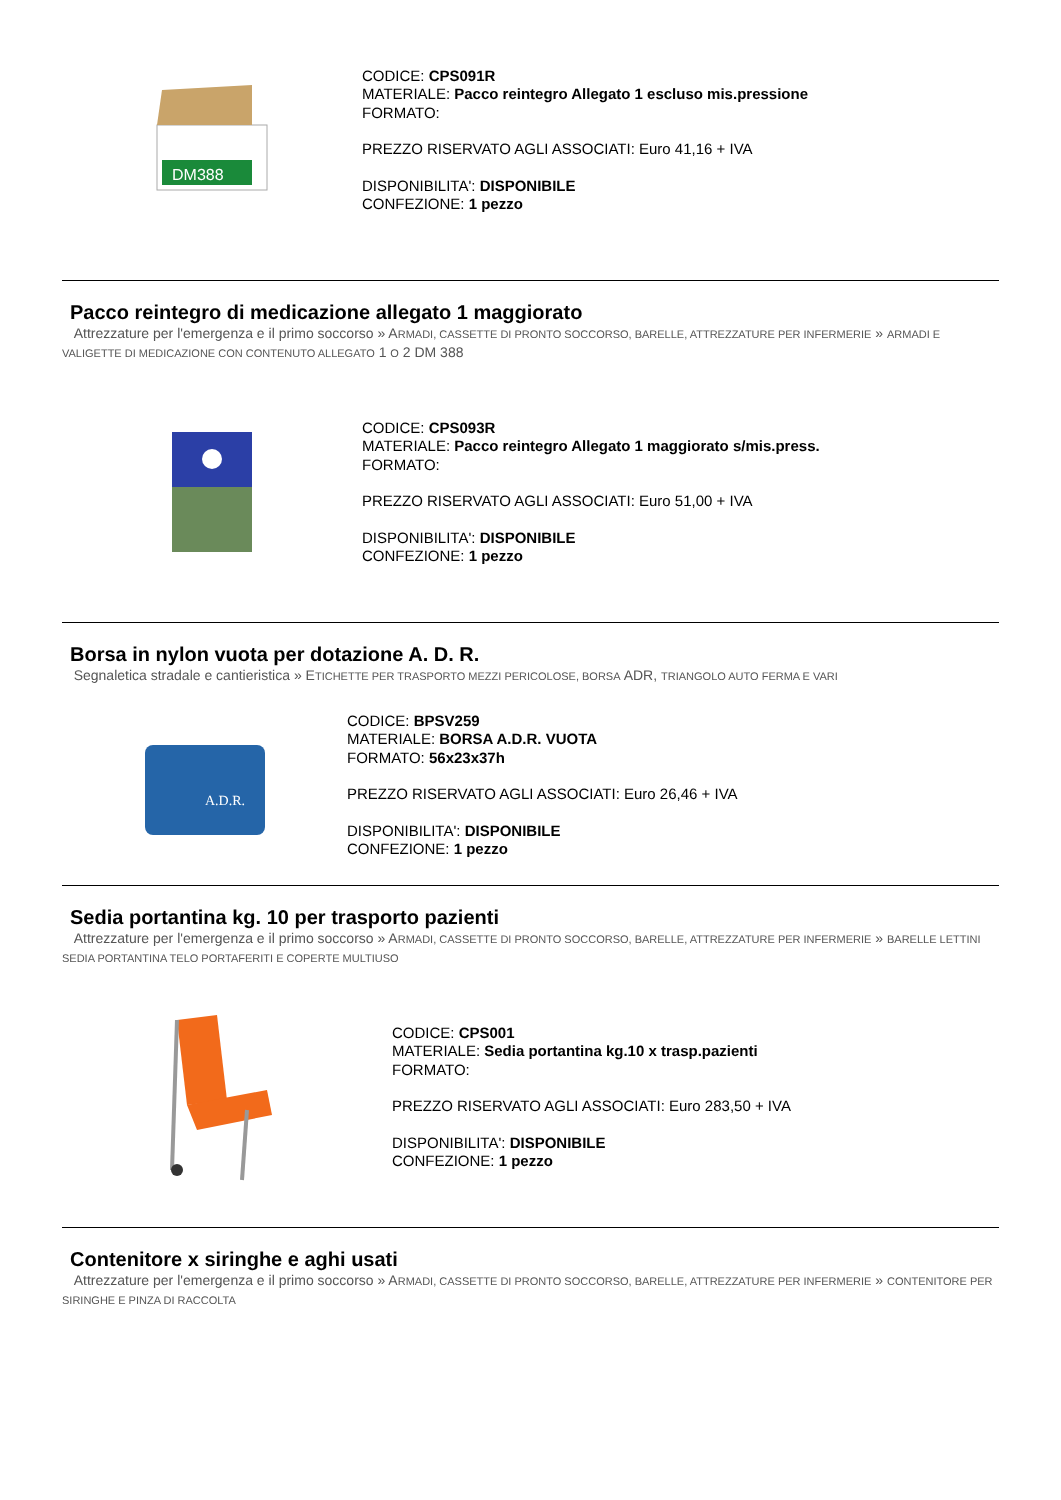DM388
CODICE: CPS091R
MATERIALE: Pacco reintegro Allegato 1 escluso mis.pressione
FORMATO:
PREZZO RISERVATO AGLI ASSOCIATI: Euro 41,16 + IVA
DISPONIBILITA': DISPONIBILE
CONFEZIONE: 1 pezzo
Pacco reintegro di medicazione allegato 1 maggiorato
Attrezzature per l'emergenza e il primo soccorso » ARMADI, CASSETTE DI PRONTO SOCCORSO, BARELLE, ATTREZZATURE PER INFERMERIE » ARMADI E VALIGETTE DI MEDICAZIONE CON CONTENUTO ALLEGATO 1 O 2 DM 388
CODICE: CPS093R
MATERIALE: Pacco reintegro Allegato 1 maggiorato s/mis.press.
FORMATO:
PREZZO RISERVATO AGLI ASSOCIATI: Euro 51,00 + IVA
DISPONIBILITA': DISPONIBILE
CONFEZIONE: 1 pezzo
Borsa in nylon vuota per dotazione A. D. R.
Segnaletica stradale e cantieristica » ETICHETTE PER TRASPORTO MEZZI PERICOLOSE, BORSA ADR, TRIANGOLO AUTO FERMA E VARI
A.D.R.
CODICE: BPSV259
MATERIALE: BORSA A.D.R. VUOTA
FORMATO: 56x23x37h
PREZZO RISERVATO AGLI ASSOCIATI: Euro 26,46 + IVA
DISPONIBILITA': DISPONIBILE
CONFEZIONE: 1 pezzo
Sedia portantina kg. 10 per trasporto pazienti
Attrezzature per l'emergenza e il primo soccorso » ARMADI, CASSETTE DI PRONTO SOCCORSO, BARELLE, ATTREZZATURE PER INFERMERIE » BARELLE LETTINI SEDIA PORTANTINA TELO PORTAFERITI E COPERTE MULTIUSO
CODICE: CPS001
MATERIALE: Sedia portantina kg.10 x trasp.pazienti
FORMATO:
PREZZO RISERVATO AGLI ASSOCIATI: Euro 283,50 + IVA
DISPONIBILITA': DISPONIBILE
CONFEZIONE: 1 pezzo
Contenitore x siringhe e aghi usati
Attrezzature per l'emergenza e il primo soccorso » ARMADI, CASSETTE DI PRONTO SOCCORSO, BARELLE, ATTREZZATURE PER INFERMERIE » CONTENITORE PER SIRINGHE E PINZA DI RACCOLTA